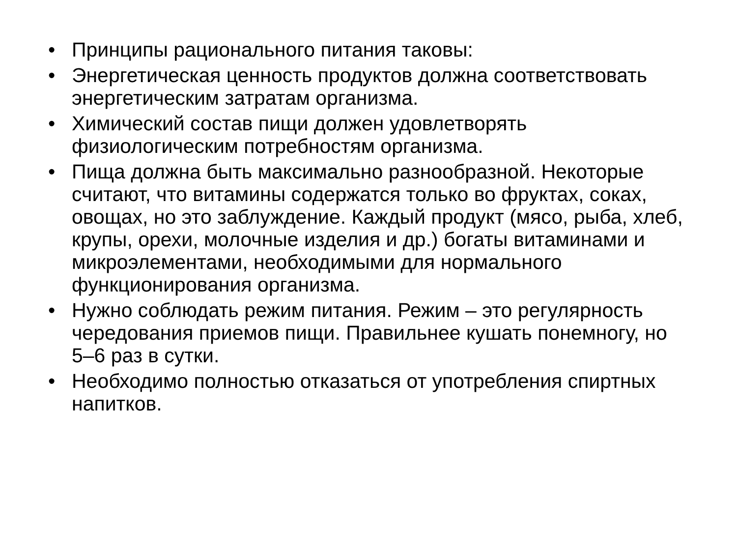• Принципы рационального питания таковы:
• Энергетическая ценность продуктов должна соответствовать энергетическим затратам организма.
• Химический состав пищи должен удовлетворять физиологическим потребностям организма.
• Пища должна быть максимально разнообразной. Некоторые считают, что витамины содержатся только во фруктах, соках, овощах, но это заблуждение. Каждый продукт (мясо, рыба, хлеб, крупы, орехи, молочные изделия и др.) богаты витаминами и микроэлементами, необходимыми для нормального функционирования организма.
• Нужно соблюдать режим питания. Режим – это регулярность чередования приемов пищи. Правильнее кушать понемногу, но 5–6 раз в сутки.
• Необходимо полностью отказаться от употребления спиртных напитков.